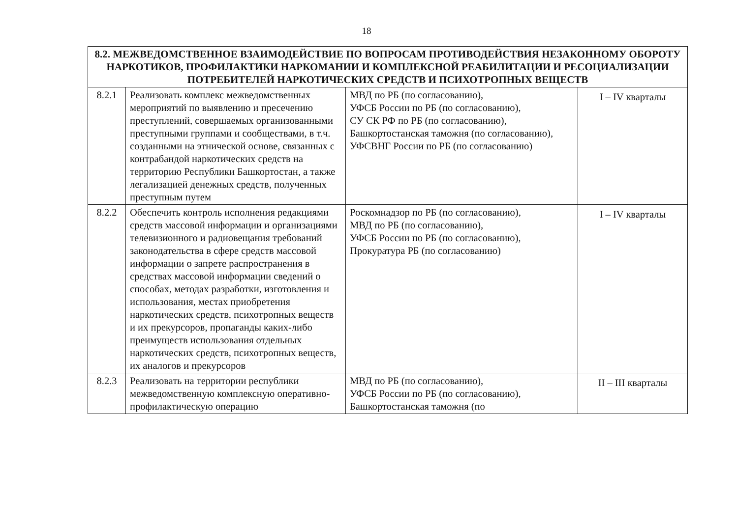18
| 8.2. МЕЖВЕДОМСТВЕННОЕ ВЗАИМОДЕЙСТВИЕ ПО ВОПРОСАМ ПРОТИВОДЕЙСТВИЯ НЕЗАКОННОМУ ОБОРОТУ НАРКОТИКОВ, ПРОФИЛАКТИКИ НАРКОМАНИИ И КОМПЛЕКСНОЙ РЕАБИЛИТАЦИИ И РЕСОЦИАЛИЗАЦИИ ПОТРЕБИТЕЛЕЙ НАРКОТИЧЕСКИХ СРЕДСТВ И ПСИХОТРОПНЫХ ВЕЩЕСТВ | | | |
| --- | --- | --- | --- |
| 8.2.1 | Реализовать комплекс межведомственных мероприятий по выявлению и пресечению преступлений, совершаемых организованными преступными группами и сообществами, в т.ч. созданными на этнической основе, связанных с контрабандой наркотических средств на территорию Республики Башкортостан, а также легализацией денежных средств, полученных преступным путем | МВД по РБ (по согласованию), УФСБ России по РБ (по согласованию), СУ СК РФ по РБ (по согласованию), Башкортостанская таможня (по согласованию), УФСВНГ России по РБ (по согласованию) | I – IV кварталы |
| 8.2.2 | Обеспечить контроль исполнения редакциями средств массовой информации и организациями телевизионного и радиовещания требований законодательства в сфере средств массовой информации о запрете распространения в средствах массовой информации сведений о способах, методах разработки, изготовления и использования, местах приобретения наркотических средств, психотропных веществ и их прекурсоров, пропаганды каких-либо преимуществ использования отдельных наркотических средств, психотропных веществ, их аналогов и прекурсоров | Роскомнадзор по РБ (по согласованию), МВД по РБ (по согласованию), УФСБ России по РБ (по согласованию), Прокуратура РБ (по согласованию) | I – IV кварталы |
| 8.2.3 | Реализовать на территории республики межведомственную комплексную оперативно-профилактическую операцию | МВД по РБ (по согласованию), УФСБ России по РБ (по согласованию), Башкортостанская таможня (по | II – III кварталы |